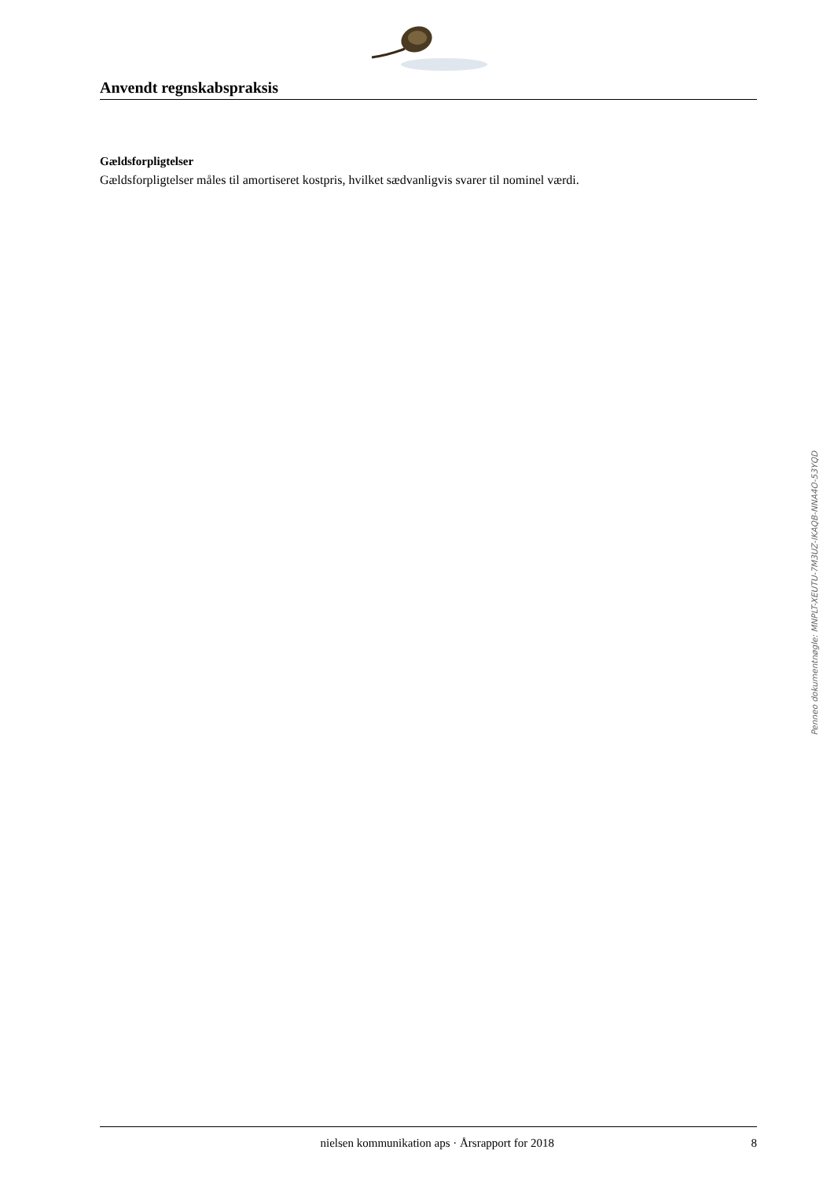Anvendt regnskabspraksis
Gældsforpligtelser
Gældsforpligtelser måles til amortiseret kostpris, hvilket sædvanligvis svarer til nominel værdi.
Penneo dokumentnøgle: MNPLT-XEUTU-7M3UZ-IKAQB-NNA4O-53YQD
nielsen kommunikation aps · Årsrapport for 2018 8